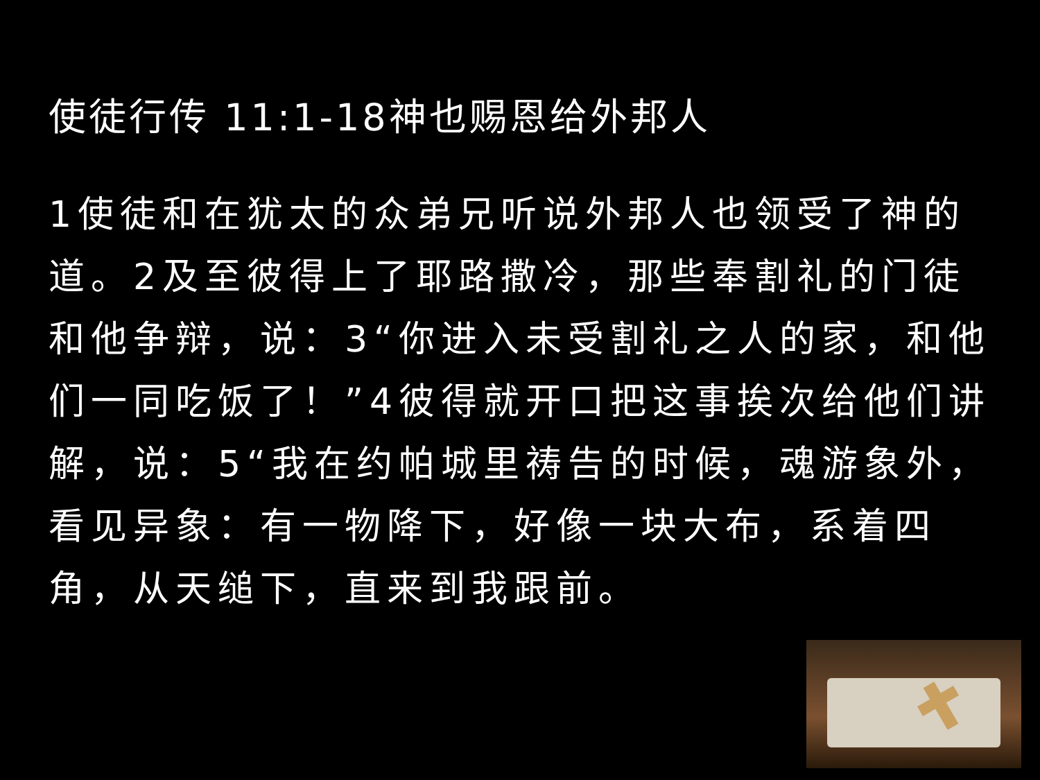使徒行传 11:1-18神也赐恩给外邦人
1使徒和在犹太的众弟兄听说外邦人也领受了神的道。2及至彼得上了耶路撒冷，那些奉割礼的门徒和他争辩，说：3“你进入未受割礼之人的家，和他们一同吃饭了！”4彼得就开口把这事挨次给他们讲解，说：5“我在约帕城里祷告的时候，魂游象外，看见异象：有一物降下，好像一块大布，系着四角，从天缒下，直来到我跟前。